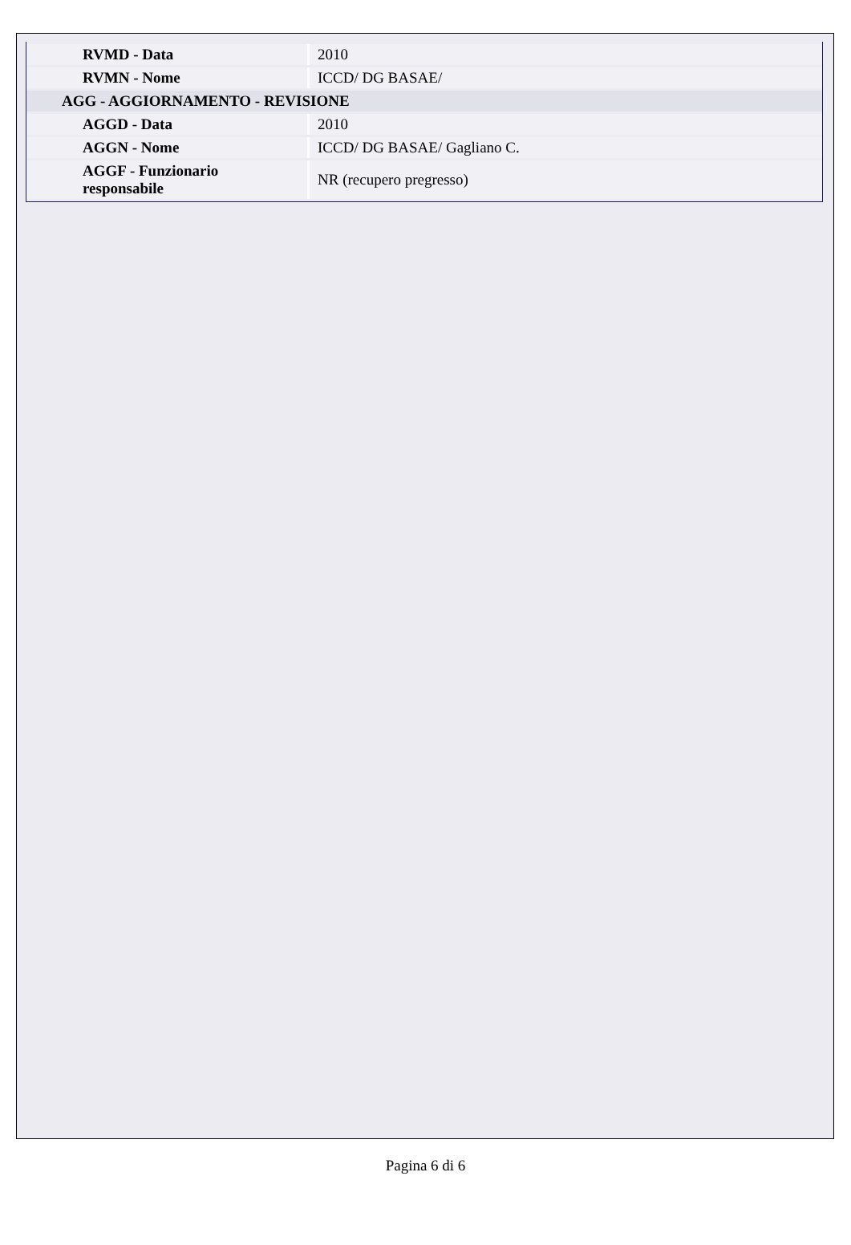| RVMD - Data | 2010 |
| RVMN - Nome | ICCD/ DG BASAE/ |
| AGG - AGGIORNAMENTO - REVISIONE | |
| AGGD - Data | 2010 |
| AGGN - Nome | ICCD/ DG BASAE/ Gagliano C. |
| AGGF - Funzionario responsabile | NR (recupero pregresso) |
Pagina 6 di 6